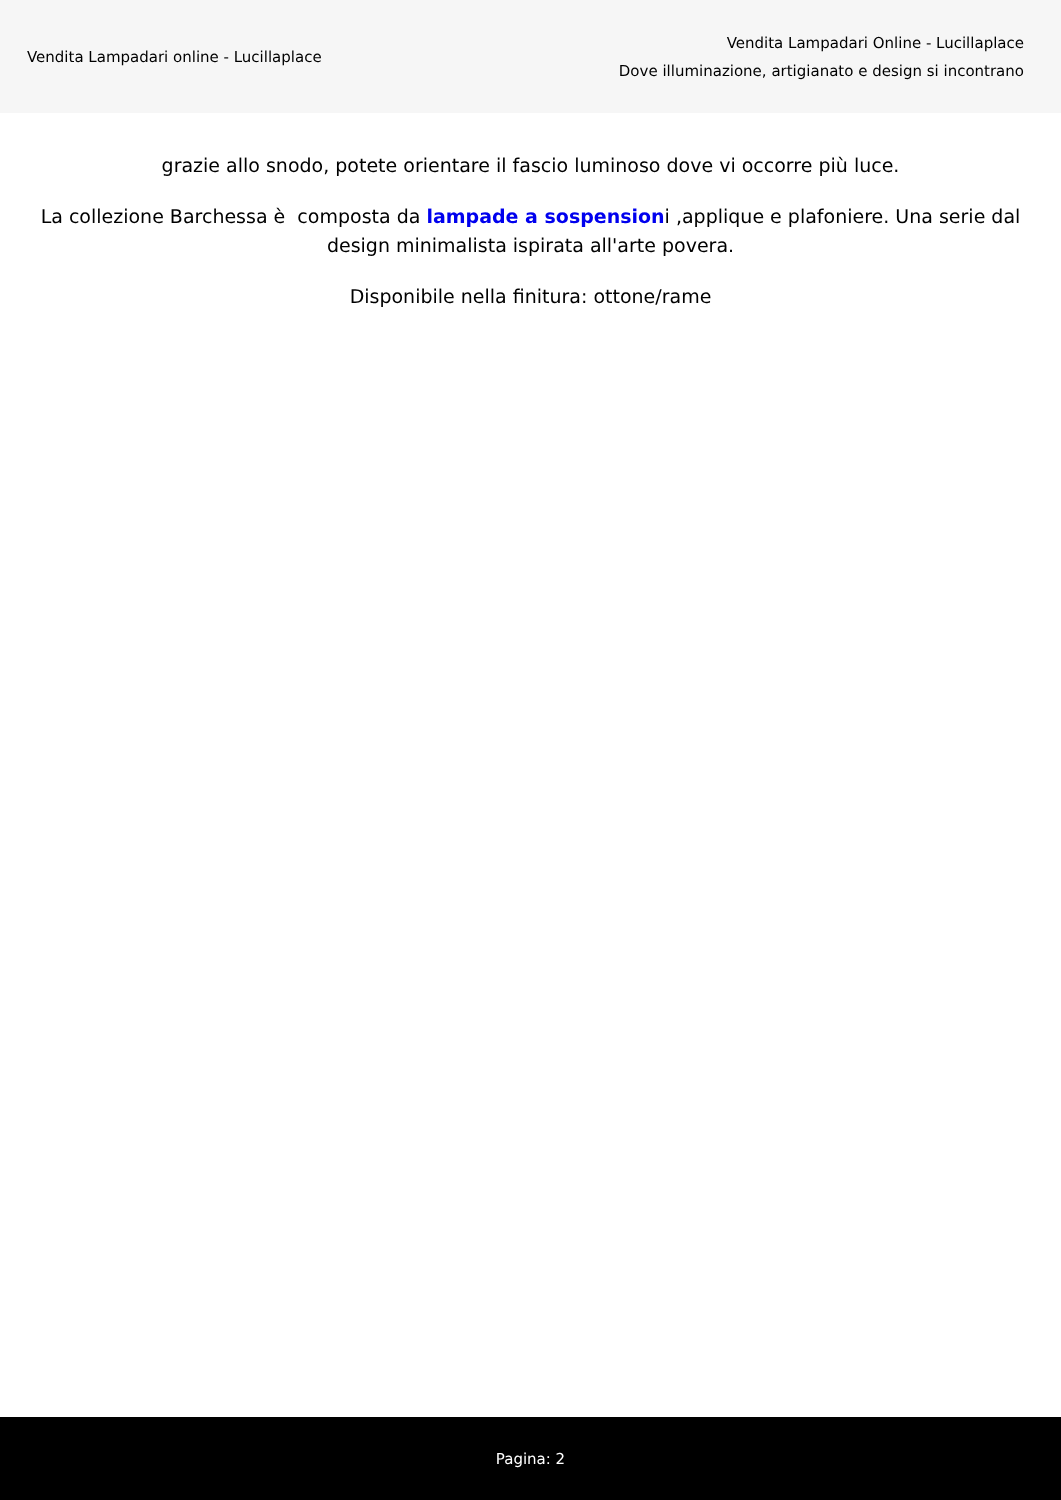Vendita Lampadari online - Lucillaplace
Vendita Lampadari Online - Lucillaplace
Dove illuminazione, artigianato e design si incontrano
grazie allo snodo, potete orientare il fascio luminoso dove vi occorre più luce.
La collezione Barchessa è composta da lampade a sospensioni ,applique e plafoniere. Una serie dal design minimalista ispirata all'arte povera.
Disponibile nella finitura: ottone/rame
Pagina: 2